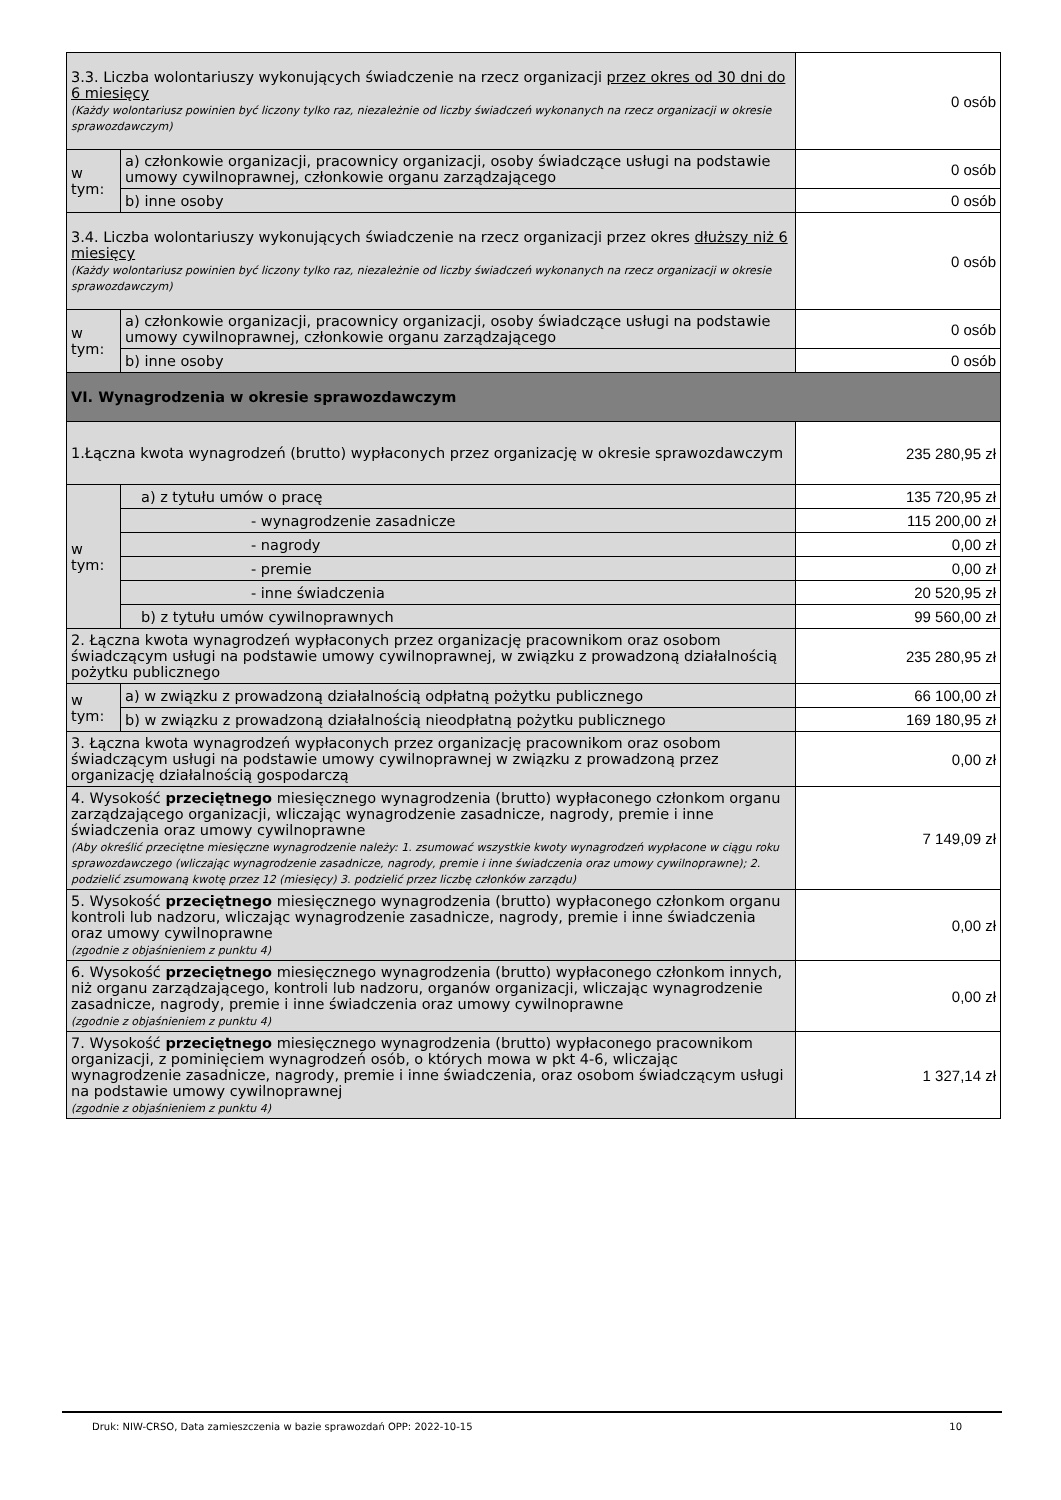| 3.3. Liczba wolontariuszy wykonujących świadczenie na rzecz organizacji przez okres od 30 dni do 6 miesięcy (Każdy wolontariusz powinien być liczony tylko raz, niezależnie od liczby świadczeń wykonanych na rzecz organizacji w okresie sprawozdawczym) | | 0 osób |
| w tym: | a) członkowie organizacji, pracownicy organizacji, osoby świadczące usługi na podstawie umowy cywilnoprawnej, członkowie organu zarządzającego | 0 osób |
| | b) inne osoby | 0 osób |
| 3.4. Liczba wolontariuszy wykonujących świadczenie na rzecz organizacji przez okres dłuższy niż 6 miesięcy (Każdy wolontariusz powinien być liczony tylko raz, niezależnie od liczby świadczeń wykonanych na rzecz organizacji w okresie sprawozdawczym) | | 0 osób |
| w tym: | a) członkowie organizacji, pracownicy organizacji, osoby świadczące usługi na podstawie umowy cywilnoprawnej, członkowie organu zarządzającego | 0 osób |
| | b) inne osoby | 0 osób |
| VI. Wynagrodzenia w okresie sprawozdawczym | | |
| 1.Łączna kwota wynagrodzeń (brutto) wypłaconych przez organizację w okresie sprawozdawczym | | 235 280,95 zł |
| w tym: | a) z tytułu umów o pracę | 135 720,95 zł |
| | - wynagrodzenie zasadnicze | 115 200,00 zł |
| | - nagrody | 0,00 zł |
| | - premie | 0,00 zł |
| | - inne świadczenia | 20 520,95 zł |
| | b) z tytułu umów cywilnoprawnych | 99 560,00 zł |
| 2. Łączna kwota wynagrodzeń wypłaconych przez organizację pracownikom oraz osobom świadczącym usługi na podstawie umowy cywilnoprawnej, w związku z prowadzoną działalnością pożytku publicznego | | 235 280,95 zł |
| w tym: | a) w związku z prowadzoną działalnością odpłatną pożytku publicznego | 66 100,00 zł |
| | b) w związku z prowadzoną działalnością nieodpłatną pożytku publicznego | 169 180,95 zł |
| 3. Łączna kwota wynagrodzeń wypłaconych przez organizację pracownikom oraz osobom świadczącym usługi na podstawie umowy cywilnoprawnej w związku z prowadzoną przez organizację działalnością gospodarczą | | 0,00 zł |
| 4. Wysokość przeciętnego miesięcznego wynagrodzenia (brutto) wypłaconego członkom organu zarządzającego organizacji, wliczając wynagrodzenie zasadnicze, nagrody, premie i inne świadczenia oraz umowy cywilnoprawne (Aby określić przeciętne miesięczne wynagrodzenie należy: 1. zsumować wszystkie kwoty wynagrodzeń wypłacone w ciągu roku sprawozdawczego (wliczając wynagrodzenie zasadnicze, nagrody, premie i inne świadczenia oraz umowy cywilnoprawne); 2. podzielić zsumowaną kwotę przez 12 (miesięcy) 3. podzielić przez liczbę członków zarządu) | | 7 149,09 zł |
| 5. Wysokość przeciętnego miesięcznego wynagrodzenia (brutto) wypłaconego członkom organu kontroli lub nadzoru, wliczając wynagrodzenie zasadnicze, nagrody, premie i inne świadczenia oraz umowy cywilnoprawne (zgodnie z objaśnieniem z punktu 4) | | 0,00 zł |
| 6. Wysokość przeciętnego miesięcznego wynagrodzenia (brutto) wypłaconego członkom innych, niż organu zarządzającego, kontroli lub nadzoru, organów organizacji, wliczając wynagrodzenie zasadnicze, nagrody, premie i inne świadczenia oraz umowy cywilnoprawne (zgodnie z objaśnieniem z punktu 4) | | 0,00 zł |
| 7. Wysokość przeciętnego miesięcznego wynagrodzenia (brutto) wypłaconego pracownikom organizacji, z pominięciem wynagrodzeń osób, o których mowa w pkt 4-6, wliczając wynagrodzenie zasadnicze, nagrody, premie i inne świadczenia, oraz osobom świadczącym usługi na podstawie umowy cywilnoprawnej (zgodnie z objaśnieniem z punktu 4) | | 1 327,14 zł |
Druk: NIW-CRSO, Data zamieszczenia w bazie sprawozdań OPP: 2022-10-15 10